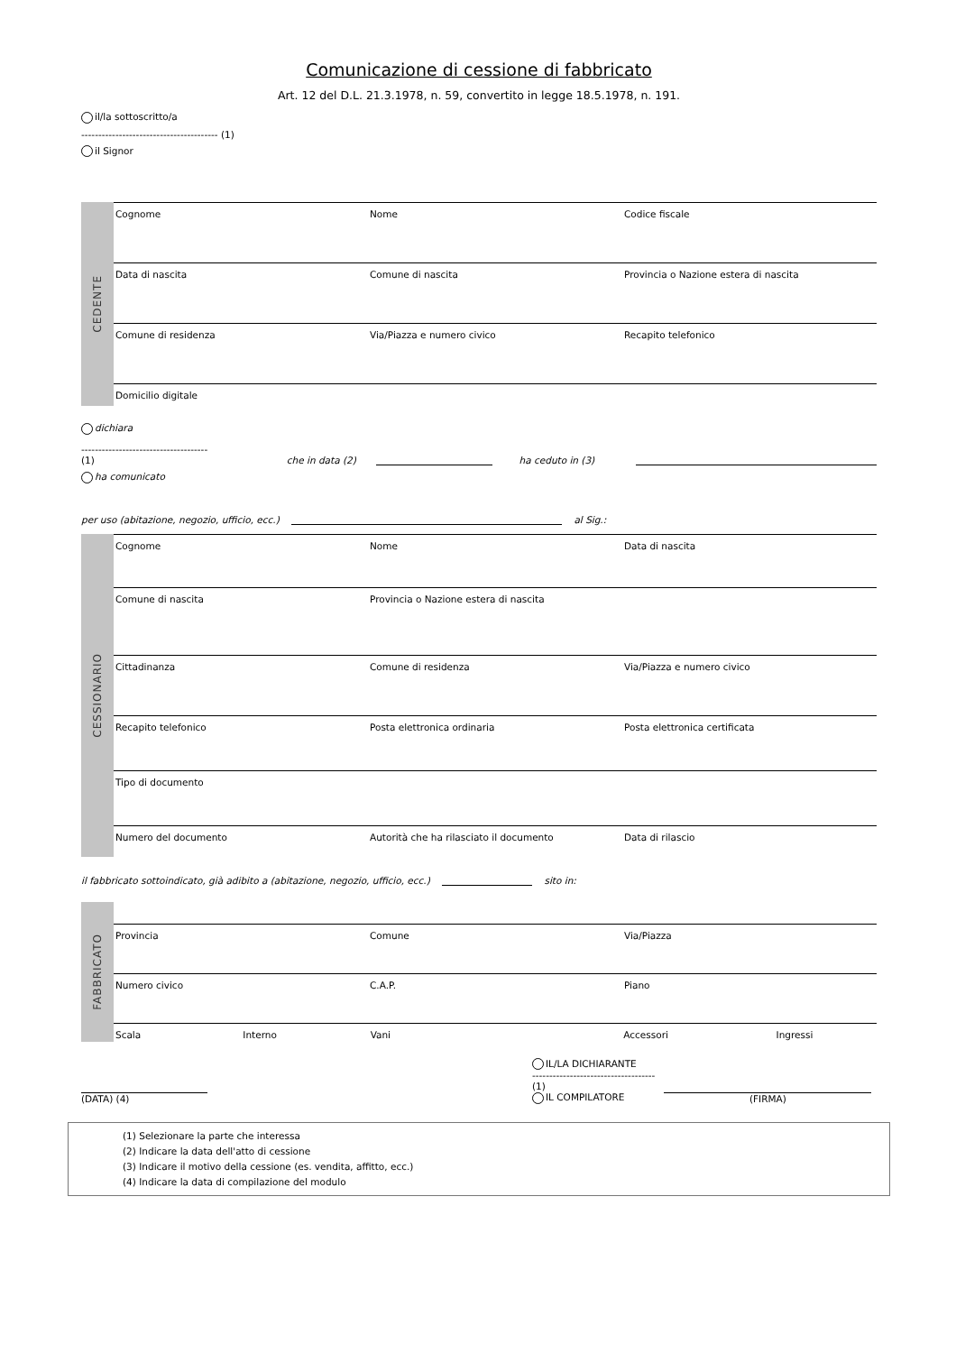Comunicazione di cessione di fabbricato
Art. 12 del D.L. 21.3.1978, n. 59, convertito in legge 18.5.1978, n. 191.
il/la sottoscritto/a
---------------------------------------- (1)
il Signor
CEDENTE
Cognome Nome Codice fiscale
Data di nascita Comune di nascita Provincia o Nazione estera di nascita
Comune di residenza Via/Piazza e numero civico Recapito telefonico
Domicilio digitale
dichiara
-------------------------------------
(1)
che in data (2)
ha ceduto in (3)
ha comunicato
per uso (abitazione, negozio, ufficio, ecc.) al Sig.:
CESSIONARIO
Cognome Nome Data di nascita
Comune di nascita Provincia o Nazione estera di nascita
Cittadinanza Comune di residenza Via/Piazza e numero civico
Recapito telefonico Posta elettronica ordinaria Posta elettronica certificata
Tipo di documento
Numero del documento Autorità che ha rilasciato il documento
Data di rilascio
il fabbricato sottoindicato, già adibito a (abitazione, negozio, ufficio, ecc.) sito in:
FABBRICATO
Provincia Comune Via/Piazza
Numero civico C.A.P. Piano
Scala Interno Vani Accessori Ingressi
(DATA) (4)
IL/LA DICHIARANTE
------------------------------------
(1)
IL COMPILATORE
(FIRMA)
(1) Selezionare la parte che interessa
(2) Indicare la data dell'atto di cessione
(3) Indicare il motivo della cessione (es. vendita, affitto, ecc.)
(4) Indicare la data di compilazione del modulo